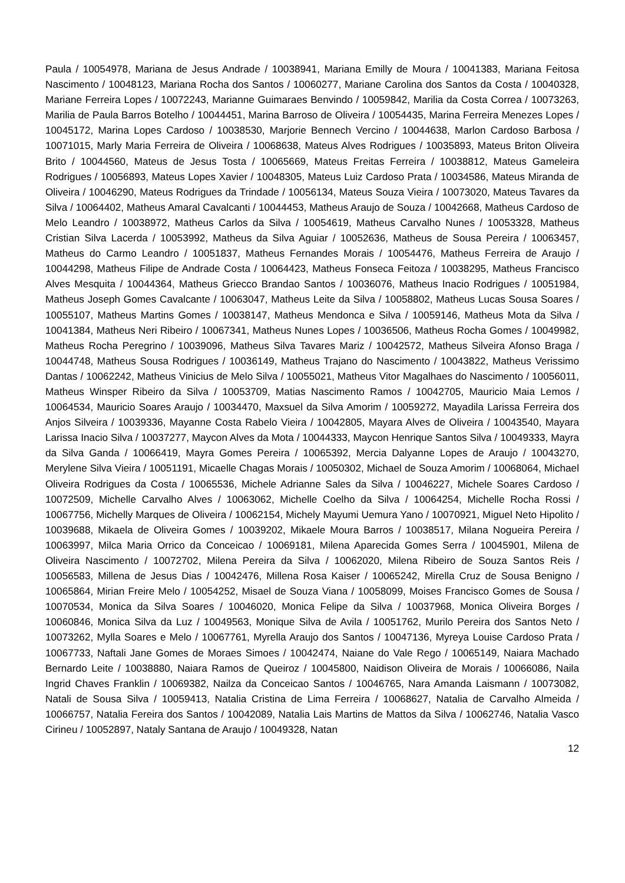Paula / 10054978, Mariana de Jesus Andrade / 10038941, Mariana Emilly de Moura / 10041383, Mariana Feitosa Nascimento / 10048123, Mariana Rocha dos Santos / 10060277, Mariane Carolina dos Santos da Costa / 10040328, Mariane Ferreira Lopes / 10072243, Marianne Guimaraes Benvindo / 10059842, Marilia da Costa Correa / 10073263, Marilia de Paula Barros Botelho / 10044451, Marina Barroso de Oliveira / 10054435, Marina Ferreira Menezes Lopes / 10045172, Marina Lopes Cardoso / 10038530, Marjorie Bennech Vercino / 10044638, Marlon Cardoso Barbosa / 10071015, Marly Maria Ferreira de Oliveira / 10068638, Mateus Alves Rodrigues / 10035893, Mateus Briton Oliveira Brito / 10044560, Mateus de Jesus Tosta / 10065669, Mateus Freitas Ferreira / 10038812, Mateus Gameleira Rodrigues / 10056893, Mateus Lopes Xavier / 10048305, Mateus Luiz Cardoso Prata / 10034586, Mateus Miranda de Oliveira / 10046290, Mateus Rodrigues da Trindade / 10056134, Mateus Souza Vieira / 10073020, Mateus Tavares da Silva / 10064402, Matheus Amaral Cavalcanti / 10044453, Matheus Araujo de Souza / 10042668, Matheus Cardoso de Melo Leandro / 10038972, Matheus Carlos da Silva / 10054619, Matheus Carvalho Nunes / 10053328, Matheus Cristian Silva Lacerda / 10053992, Matheus da Silva Aguiar / 10052636, Matheus de Sousa Pereira / 10063457, Matheus do Carmo Leandro / 10051837, Matheus Fernandes Morais / 10054476, Matheus Ferreira de Araujo / 10044298, Matheus Filipe de Andrade Costa / 10064423, Matheus Fonseca Feitoza / 10038295, Matheus Francisco Alves Mesquita / 10044364, Matheus Griecco Brandao Santos / 10036076, Matheus Inacio Rodrigues / 10051984, Matheus Joseph Gomes Cavalcante / 10063047, Matheus Leite da Silva / 10058802, Matheus Lucas Sousa Soares / 10055107, Matheus Martins Gomes / 10038147, Matheus Mendonca e Silva / 10059146, Matheus Mota da Silva / 10041384, Matheus Neri Ribeiro / 10067341, Matheus Nunes Lopes / 10036506, Matheus Rocha Gomes / 10049982, Matheus Rocha Peregrino / 10039096, Matheus Silva Tavares Mariz / 10042572, Matheus Silveira Afonso Braga / 10044748, Matheus Sousa Rodrigues / 10036149, Matheus Trajano do Nascimento / 10043822, Matheus Verissimo Dantas / 10062242, Matheus Vinicius de Melo Silva / 10055021, Matheus Vitor Magalhaes do Nascimento / 10056011, Matheus Winsper Ribeiro da Silva / 10053709, Matias Nascimento Ramos / 10042705, Mauricio Maia Lemos / 10064534, Mauricio Soares Araujo / 10034470, Maxsuel da Silva Amorim / 10059272, Mayadila Larissa Ferreira dos Anjos Silveira / 10039336, Mayanne Costa Rabelo Vieira / 10042805, Mayara Alves de Oliveira / 10043540, Mayara Larissa Inacio Silva / 10037277, Maycon Alves da Mota / 10044333, Maycon Henrique Santos Silva / 10049333, Mayra da Silva Ganda / 10066419, Mayra Gomes Pereira / 10065392, Mercia Dalyanne Lopes de Araujo / 10043270, Merylene Silva Vieira / 10051191, Micaelle Chagas Morais / 10050302, Michael de Souza Amorim / 10068064, Michael Oliveira Rodrigues da Costa / 10065536, Michele Adrianne Sales da Silva / 10046227, Michele Soares Cardoso / 10072509, Michelle Carvalho Alves / 10063062, Michelle Coelho da Silva / 10064254, Michelle Rocha Rossi / 10067756, Michelly Marques de Oliveira / 10062154, Michely Mayumi Uemura Yano / 10070921, Miguel Neto Hipolito / 10039688, Mikaela de Oliveira Gomes / 10039202, Mikaele Moura Barros / 10038517, Milana Nogueira Pereira / 10063997, Milca Maria Orrico da Conceicao / 10069181, Milena Aparecida Gomes Serra / 10045901, Milena de Oliveira Nascimento / 10072702, Milena Pereira da Silva / 10062020, Milena Ribeiro de Souza Santos Reis / 10056583, Millena de Jesus Dias / 10042476, Millena Rosa Kaiser / 10065242, Mirella Cruz de Sousa Benigno / 10065864, Mirian Freire Melo / 10054252, Misael de Souza Viana / 10058099, Moises Francisco Gomes de Sousa / 10070534, Monica da Silva Soares / 10046020, Monica Felipe da Silva / 10037968, Monica Oliveira Borges / 10060846, Monica Silva da Luz / 10049563, Monique Silva de Avila / 10051762, Murilo Pereira dos Santos Neto / 10073262, Mylla Soares e Melo / 10067761, Myrella Araujo dos Santos / 10047136, Myreya Louise Cardoso Prata / 10067733, Naftali Jane Gomes de Moraes Simoes / 10042474, Naiane do Vale Rego / 10065149, Naiara Machado Bernardo Leite / 10038880, Naiara Ramos de Queiroz / 10045800, Naidison Oliveira de Morais / 10066086, Naila Ingrid Chaves Franklin / 10069382, Nailza da Conceicao Santos / 10046765, Nara Amanda Laismann / 10073082, Natali de Sousa Silva / 10059413, Natalia Cristina de Lima Ferreira / 10068627, Natalia de Carvalho Almeida / 10066757, Natalia Fereira dos Santos / 10042089, Natalia Lais Martins de Mattos da Silva / 10062746, Natalia Vasco Cirineu / 10052897, Nataly Santana de Araujo / 10049328, Natan
12